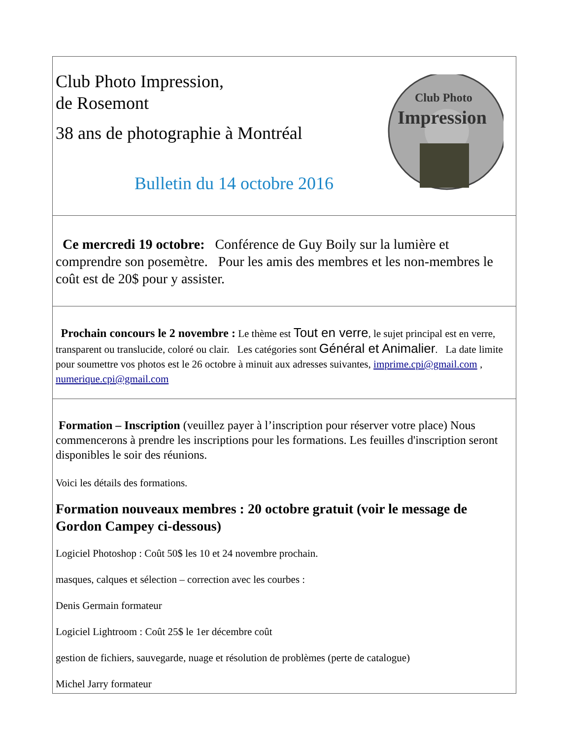Club Photo Impression,
de Rosemont
38 ans de photographie à Montréal
Bulletin du 14 octobre 2016
Club Photo
Impression
Ce mercredi 19 octobre: Conférence de Guy Boily sur la lumière et comprendre son posemètre. Pour les amis des membres et les non-membres le coût est de 20$ pour y assister.
Prochain concours le 2 novembre : Le thème est Tout en verre, le sujet principal est en verre, transparent ou translucide, coloré ou clair. Les catégories sont Général et Animalier. La date limite pour soumettre vos photos est le 26 octobre à minuit aux adresses suivantes, imprime.cpi@gmail.com , numerique.cpi@gmail.com
Formation – Inscription (veuillez payer à l’inscription pour réserver votre place) Nous commencerons à prendre les inscriptions pour les formations. Les feuilles d'inscription seront disponibles le soir des réunions.
Voici les détails des formations.
Formation nouveaux membres : 20 octobre gratuit (voir le message de Gordon Campey ci-dessous)
Logiciel Photoshop : Coût 50$ les 10 et 24 novembre prochain.
masques, calques et sélection – correction avec les courbes :
Denis Germain formateur
Logiciel Lightroom : Coût 25$ le 1er décembre coût
gestion de fichiers, sauvegarde, nuage et résolution de problèmes (perte de catalogue)
Michel Jarry formateur